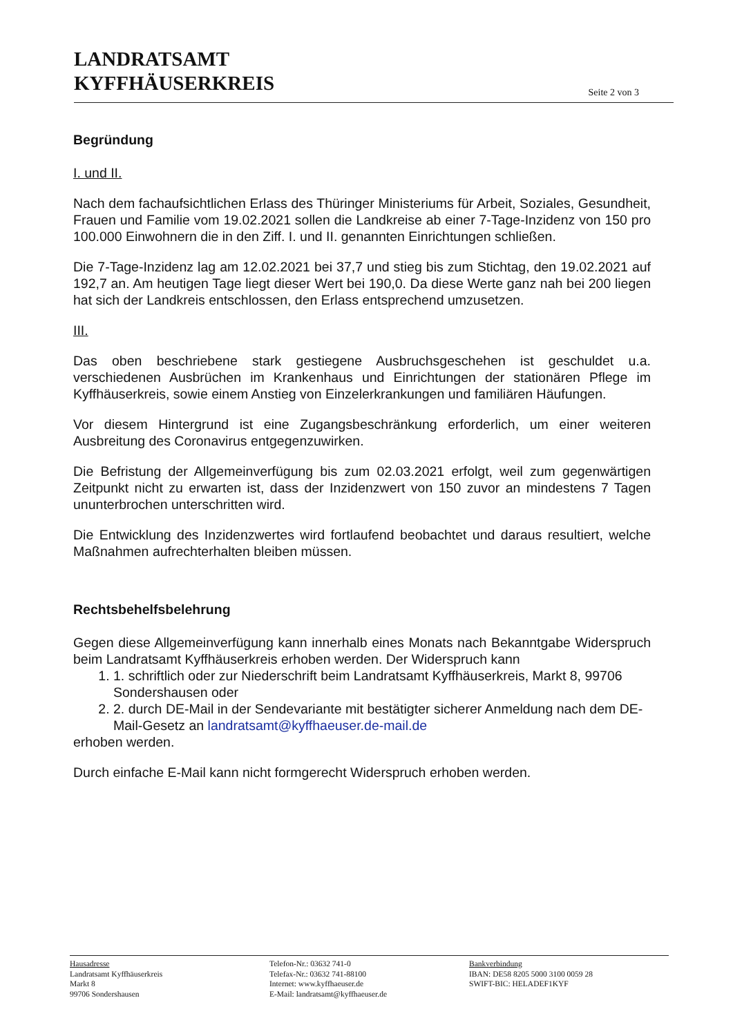LANDRATSAMT
KYFFHÄUSERKREIS
Seite 2 von 3
Begründung
I. und II.
Nach dem fachaufsichtlichen Erlass des Thüringer Ministeriums für Arbeit, Soziales, Gesundheit, Frauen und Familie vom 19.02.2021 sollen die Landkreise ab einer 7-Tage-Inzidenz von 150 pro 100.000 Einwohnern die in den Ziff. I. und II. genannten Einrichtungen schließen.
Die 7-Tage-Inzidenz lag am 12.02.2021 bei 37,7 und stieg bis zum Stichtag, den 19.02.2021 auf 192,7 an. Am heutigen Tage liegt dieser Wert bei 190,0. Da diese Werte ganz nah bei 200 liegen hat sich der Landkreis entschlossen, den Erlass entsprechend umzusetzen.
III.
Das oben beschriebene stark gestiegene Ausbruchsgeschehen ist geschuldet u.a. verschiedenen Ausbrüchen im Krankenhaus und Einrichtungen der stationären Pflege im Kyffhäuserkreis, sowie einem Anstieg von Einzelerkrankungen und familiären Häufungen.
Vor diesem Hintergrund ist eine Zugangsbeschränkung erforderlich, um einer weiteren Ausbreitung des Coronavirus entgegenzuwirken.
Die Befristung der Allgemeinverfügung bis zum 02.03.2021 erfolgt, weil zum gegenwärtigen Zeitpunkt nicht zu erwarten ist, dass der Inzidenzwert von 150 zuvor an mindestens 7 Tagen ununterbrochen unterschritten wird.
Die Entwicklung des Inzidenzwertes wird fortlaufend beobachtet und daraus resultiert, welche Maßnahmen aufrechterhalten bleiben müssen.
Rechtsbehelfsbelehrung
Gegen diese Allgemeinverfügung kann innerhalb eines Monats nach Bekanntgabe Widerspruch beim Landratsamt Kyffhäuserkreis erhoben werden. Der Widerspruch kann
1. 1. schriftlich oder zur Niederschrift beim Landratsamt Kyffhäuserkreis, Markt 8, 99706 Sondershausen oder
2. 2. durch DE-Mail in der Sendevariante mit bestätigter sicherer Anmeldung nach dem DE-Mail-Gesetz an landratsamt@kyffhaeuser.de-mail.de
erhoben werden.
Durch einfache E-Mail kann nicht formgerecht Widerspruch erhoben werden.
Hausadresse
Landratsamt Kyffhäuserkreis
Markt 8
99706 Sondershausen
Telefon-Nr.: 03632 741-0
Telefax-Nr.: 03632 741-88100
Internet: www.kyffhaeuser.de
E-Mail: landratsamt@kyffhaeuser.de
Bankverbindung
IBAN: DE58 8205 5000 3100 0059 28
SWIFT-BIC: HELADEF1KYF